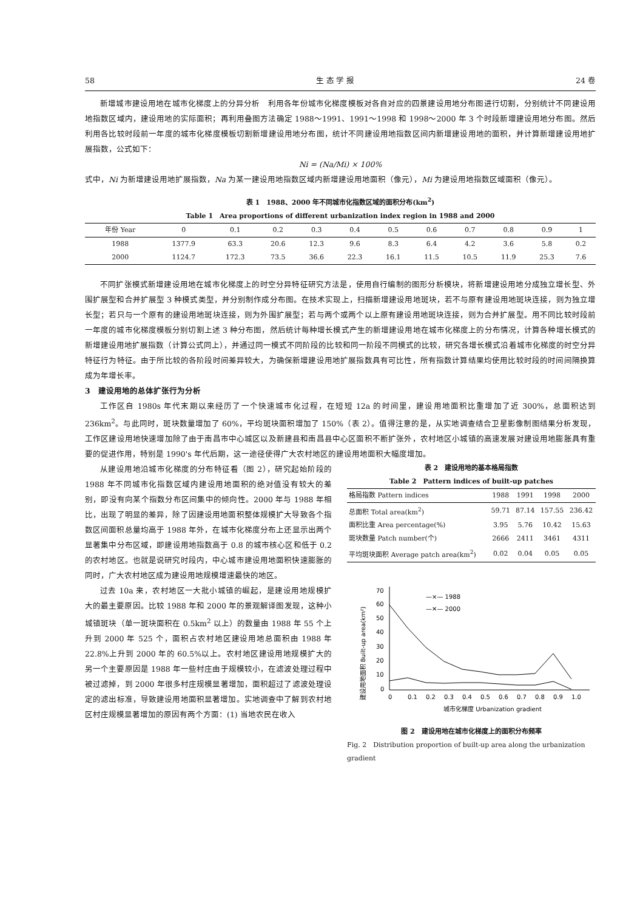58 生 态 学 报 24 卷
新增城市建设用地在城市化梯度上的分异分析　利用各年份城市化梯度模板对各自对应的四景建设用地分布图进行切割，分别统计不同建设用地指数区域内，建设用地的实际面积；再利用叠图方法确定 1988～1991、1991～1998 和 1998～2000 年 3 个时段新增建设用地分布图。然后利用各比较时段前一年度的城市化梯度模板切割新增建设用地分布图，统计不同建设用地指数区间内新增建设用地的面积，并计算新增建设用地扩展指数，公式如下：
Ni = (Na/Mi) × 100%
式中，Ni 为新增建设用地扩展指数，Na 为某一建设用地指数区域内新增建设用地面积（像元），Mi 为建设用地指数区域面积（像元）。
表 1　1988、2000 年不同城市化指数区域的面积分布(km<sup>2</sup>)
Table 1　Area proportions of different urbanization index region in 1988 and 2000
| 年份 Year | 0 | 0.1 | 0.2 | 0.3 | 0.4 | 0.5 | 0.6 | 0.7 | 0.8 | 0.9 | 1 |
| --- | --- | --- | --- | --- | --- | --- | --- | --- | --- | --- | --- |
| 1988 | 1377.9 | 63.3 | 20.6 | 12.3 | 9.6 | 8.3 | 6.4 | 4.2 | 3.6 | 5.8 | 0.2 |
| 2000 | 1124.7 | 172.3 | 73.5 | 36.6 | 22.3 | 16.1 | 11.5 | 10.5 | 11.9 | 25.3 | 7.6 |
不同扩张模式新增建设用地在城市化梯度上的时空分异特征研究方法是，使用自行编制的图形分析模块，将新增建设用地分成独立增长型、外围扩展型和合并扩展型 3 种模式类型，并分别制作成分布图。在技术实现上，扫描新增建设用地斑块，若不与原有建设用地斑块连接，则为独立增长型；若只与一个原有的建设用地斑块连接，则为外围扩展型；若与两个或两个以上原有建设用地斑块连接，则为合并扩展型。用不同比较时段前一年度的城市化梯度模板分别切割上述 3 种分布图，然后统计每种增长模式产生的新增建设用地在城市化梯度上的分布情况，计算各种增长模式的新增建设用地扩展指数（计算公式同上），并通过同一模式不同阶段的比较和同一阶段不同模式的比较，研究各增长模式沿着城市化梯度的时空分异特征行为特征。由于所比较的各阶段时间差异较大，为确保新增建设用地扩展指数具有可比性，所有指数计算结果均使用比较时段的时间间隔换算成为年增长率。
3　建设用地的总体扩张行为分析
工作区自 1980s 年代末期以来经历了一个快速城市化过程，在短短 12a 的时间里，建设用地面积比重增加了近 300%，总面积达到 236km<sup>2</sup>。与此同时，斑块数量增加了 60%，平均斑块面积增加了 150%（表 2）。值得注意的是，从实地调查结合卫星影像制图结果分析发现，工作区建设用地快速增加除了由于南昌市中心城区以及新建县和南昌县中心区面积不断扩张外，农村地区小城镇的高速发展对建设用地膨胀具有重要的促进作用，特别是 1990's 年代后期，这一途径使得广大农村地区的建设用地面积大幅度增加。
从建设用地沿城市化梯度的分布特征看（图 2），研究起始阶段的 1988 年不同城市化指数区域内建设用地面积的绝对值没有较大的差别，即没有向某个指数分布区间集中的倾向性。2000 年与 1988 年相比，出现了明显的差异，除了因建设用地面积整体规模扩大导致各个指数区间面积总量均高于 1988 年外，在城市化梯度分布上还显示出两个显著集中分布区域，即建设用地指数高于 0.8 的城市核心区和低于 0.2 的农村地区。也就是说研究时段内，中心城市建设用地面积快速膨胀的同时，广大农村地区成为建设用地规模增速最快的地区。
过去 10a 来，农村地区一大批小城镇的崛起，是建设用地规模扩大的最主要原因。比较 1988 年和 2000 年的景观解译图发现，这种小城镇斑块（单一斑块面积在 0.5km<sup>2</sup> 以上）的数量由 1988 年 55 个上升到 2000 年 525 个，面积占农村地区建设用地总面积由 1988 年 22.8%上升到 2000 年的 60.5%以上。农村地区建设用地规模扩大的另一个主要原因是 1988 年一些村庄由于规模较小，在滤波处理过程中被过滤掉，到 2000 年很多村庄规模显著增加，面积超过了滤波处理设定的滤出标准，导致建设用地面积显著增加。实地调查中了解到农村地区村庄规模显著增加的原因有两个方面：(1) 当地农民在收入
表 2　建设用地的基本格局指数
Table 2　Pattern indices of built-up patches
| 格局指数 Pattern indices | 1988 | 1991 | 1998 | 2000 |
| --- | --- | --- | --- | --- |
| 总面积 Total area(km<sup>2</sup>) | 59.71 | 87.14 | 157.55 | 236.42 |
| 面积比重 Area percentage(%) | 3.95 | 5.76 | 10.42 | 15.63 |
| 斑块数量 Patch number(个) | 2666 | 2411 | 3461 | 4311 |
| 平均斑块面积 Average patch area(km<sup>2</sup>) | 0.02 | 0.04 | 0.05 | 0.05 |
建设用地面积 Built-up area(km²)
70
60
50
40
30
20
10
0
0
0.1
0.2
0.3
0.4
0.5
0.6
0.7
0.8
0.9
1.0
—×— 1988
—✕— 2000
城市化梯度 Urbanization gradient
图 2　建设用地在城市化梯度上的面积分布频率
Fig. 2　Distribution proportion of built-up area along the urbanization gradient